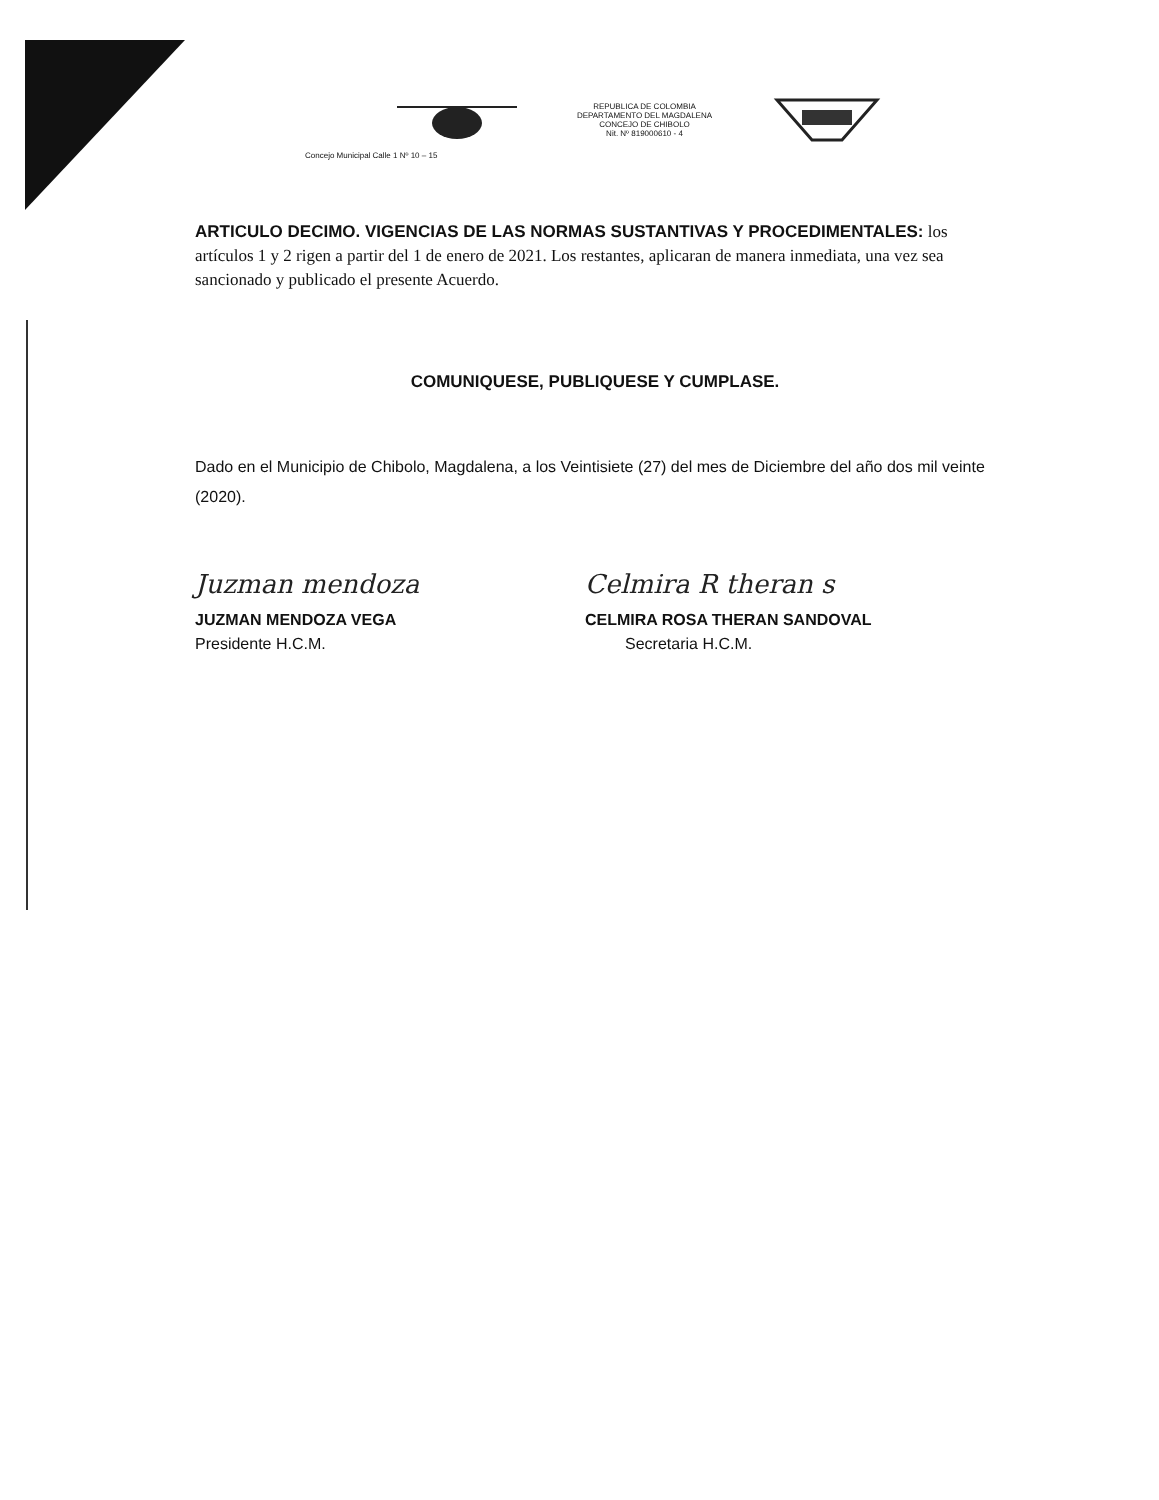REPUBLICA DE COLOMBIA
DEPARTAMENTO DEL MAGDALENA
CONCEJO DE CHIBOLO
Nit. Nº 819000610 - 4
Concejo Municipal Calle 1 Nº 10 – 15
ARTICULO DECIMO. VIGENCIAS DE LAS NORMAS SUSTANTIVAS Y PROCEDIMENTALES: los artículos 1 y 2 rigen a partir del 1 de enero de 2021. Los restantes, aplicaran de manera inmediata, una vez sea sancionado y publicado el presente Acuerdo.
COMUNIQUESE, PUBLIQUESE Y CUMPLASE.
Dado en el Municipio de Chibolo, Magdalena, a los Veintisiete (27) del mes de Diciembre del año dos mil veinte (2020).
Juzman mendoza
JUZMAN MENDOZA VEGA
Presidente H.C.M.
Celmira R theran s
CELMIRA ROSA THERAN SANDOVAL
Secretaria H.C.M.